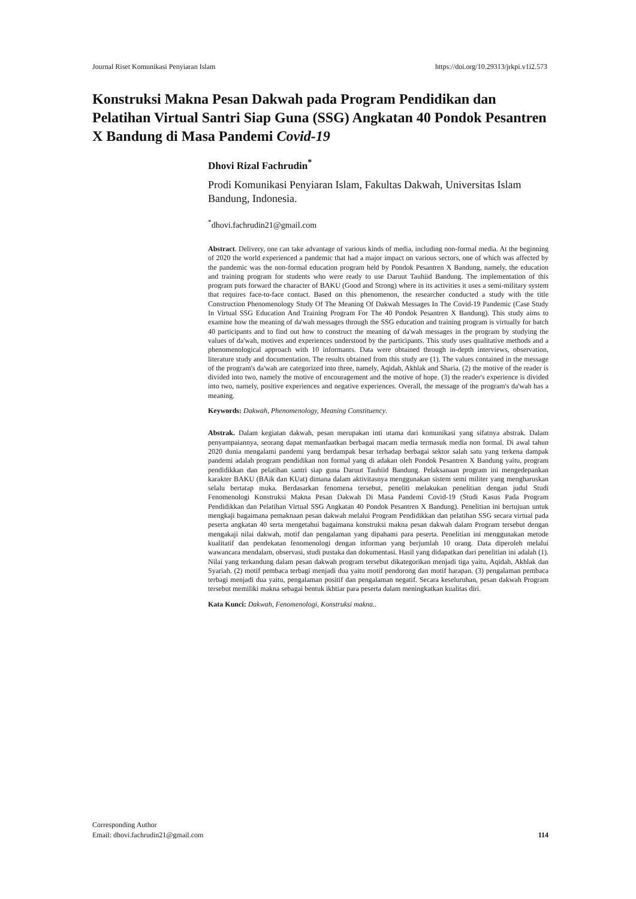Journal Riset Komunikasi Penyiaran Islam https://doi.org/10.29313/jrkpi.v1i2.573
Konstruksi Makna Pesan Dakwah pada Program Pendidikan dan Pelatihan Virtual Santri Siap Guna (SSG) Angkatan 40 Pondok Pesantren X Bandung di Masa Pandemi Covid-19
Dhovi Rizal Fachrudin<sup>*</sup>
Prodi Komunikasi Penyiaran Islam, Fakultas Dakwah, Universitas Islam Bandung, Indonesia.
<sup>*</sup> dhovi.fachrudin21@gmail.com
Abstract. Delivery, one can take advantage of various kinds of media, including non-formal media. At the beginning of 2020 the world experienced a pandemic that had a major impact on various sectors, one of which was affected by the pandemic was the non-formal education program held by Pondok Pesantren X Bandung, namely, the education and training program for students who were ready to use Daruut Tauhiid Bandung. The implementation of this program puts forward the character of BAKU (Good and Strong) where in its activities it uses a semi-military system that requires face-to-face contact. Based on this phenomenon, the researcher conducted a study with the title Construction Phenomenology Study Of The Meaning Of Dakwah Messages In The Covid-19 Pandemic (Case Study In Virtual SSG Education And Training Program For The 40 Pondok Pesantren X Bandung). This study aims to examine how the meaning of da'wah messages through the SSG education and training program is virtually for batch 40 participants and to find out how to construct the meaning of da'wah messages in the program by studying the values of da'wah, motives and experiences understood by the participants. This study uses qualitative methods and a phenomenological approach with 10 informants. Data were obtained through in-depth interviews, observation, literature study and documentation. The results obtained from this study are (1). The values contained in the message of the program's da'wah are categorized into three, namely, Aqidah, Akhlak and Sharia. (2) the motive of the reader is divided into two, namely the motive of encouragement and the motive of hope. (3) the reader's experience is divided into two, namely, positive experiences and negative experiences. Overall, the message of the program's da'wah has a meaning.
Keywords: Dakwah, Phenomenology, Meaning Constituency.
Abstrak. Dalam kegiatan dakwah, pesan merupakan inti utama dari komunikasi yang sifatnya abstrak. Dalam penyampaiannya, seorang dapat memanfaatkan berbagai macam media termasuk media non formal. Di awal tahun 2020 dunia mengalami pandemi yang berdampak besar terhadap berbagai sektor salah satu yang terkena dampak pandemi adalah program pendidikan non formal yang di adakan oleh Pondok Pesantren X Bandung yaitu, program pendidikkan dan pelatihan santri siap guna Daruut Tauhiid Bandung. Pelaksanaan program ini mengedepankan karakter BAKU (BAik dan KUat) dimana dalam aktivitasnya menggunakan sistem semi militer yang mengharuskan selalu bertatap muka. Berdasarkan fenomena tersebut, peneliti melakukan penelitian dengan judul Studi Fenomenologi Konstruksi Makna Pesan Dakwah Di Masa Pandemi Covid-19 (Studi Kasus Pada Program Pendidikkan dan Pelatihan Virtual SSG Angkatan 40 Pondok Pesantren X Bandung). Penelitian ini bertujuan untuk mengkaji bagaimana pemaknaan pesan dakwah melalui Program Pendidikkan dan pelatihan SSG secara virtual pada peserta angkatan 40 serta mengetahui bagaimana konstruksi makna pesan dakwah dalam Program tersebut dengan mengakaji nilai dakwah, motif dan pengalaman yang dipahami para peserta. Penelitian ini menggunakan metode kualitatif dan pendekatan fenomenologi dengan informan yang berjumlah 10 orang. Data diperoleh melalui wawancara mendalam, observasi, studi pustaka dan dokumentasi. Hasil yang didapatkan dari penelitian ini adalah (1). Nilai yang terkandung dalam pesan dakwah program tersebut dikategorikan menjadi tiga yaitu, Aqidah, Akhlak dan Syariah. (2) motif pembaca terbagi menjadi dua yaitu motif pendorong dan motif harapan. (3) pengalaman pembaca terbagi menjadi dua yaitu, pengalaman positif dan pengalaman negatif. Secara keseluruhan, pesan dakwah Program tersebut memiliki makna sebagai bentuk ikhtiar para peserta dalam meningkatkan kualitas diri.
Kata Kunci: Dakwah, Fenomenologi, Konstruksi makna..
Corresponding Author
Email: dhovi.fachrudin21@gmail.com
114